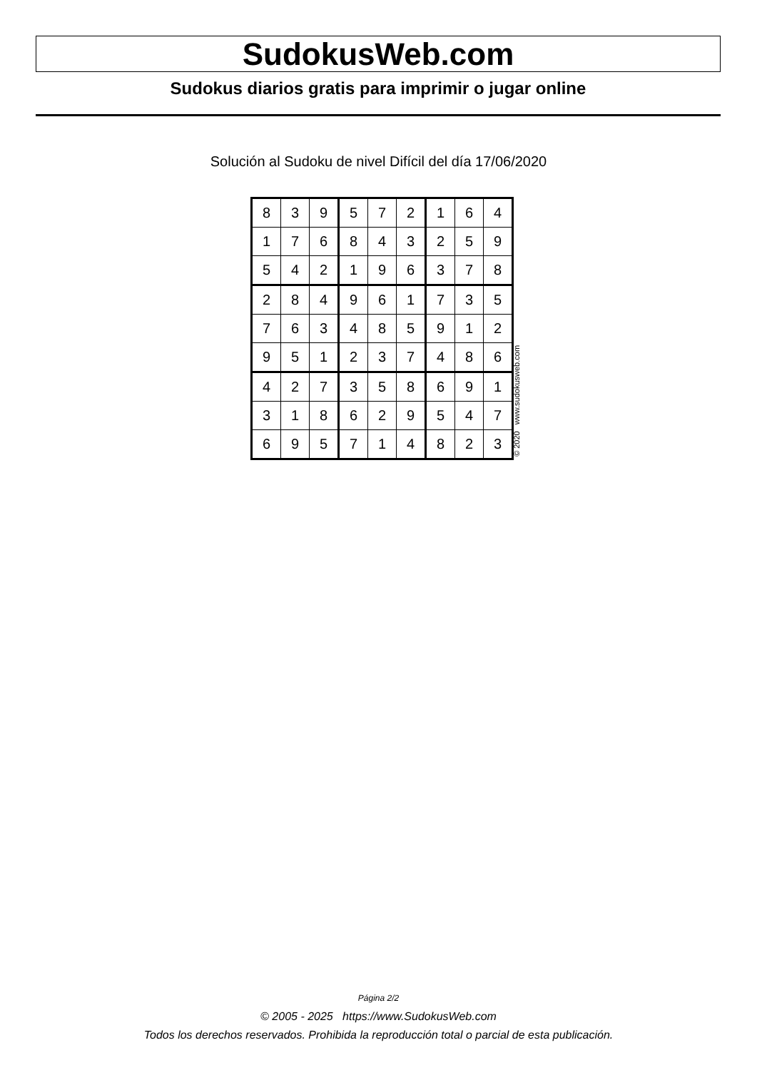SudokusWeb.com
Sudokus diarios gratis para imprimir o jugar online
Solución al Sudoku de nivel Difícil del día 17/06/2020
| 8 | 3 | 9 | 5 | 7 | 2 | 1 | 6 | 4 |
| 1 | 7 | 6 | 8 | 4 | 3 | 2 | 5 | 9 |
| 5 | 4 | 2 | 1 | 9 | 6 | 3 | 7 | 8 |
| 2 | 8 | 4 | 9 | 6 | 1 | 7 | 3 | 5 |
| 7 | 6 | 3 | 4 | 8 | 5 | 9 | 1 | 2 |
| 9 | 5 | 1 | 2 | 3 | 7 | 4 | 8 | 6 |
| 4 | 2 | 7 | 3 | 5 | 8 | 6 | 9 | 1 |
| 3 | 1 | 8 | 6 | 2 | 9 | 5 | 4 | 7 |
| 6 | 9 | 5 | 7 | 1 | 4 | 8 | 2 | 3 |
© 2020 www.sudokusweb.com
Página 2/2
© 2005 - 2025 https://www.SudokusWeb.com
Todos los derechos reservados. Prohibida la reproducción total o parcial de esta publicación.